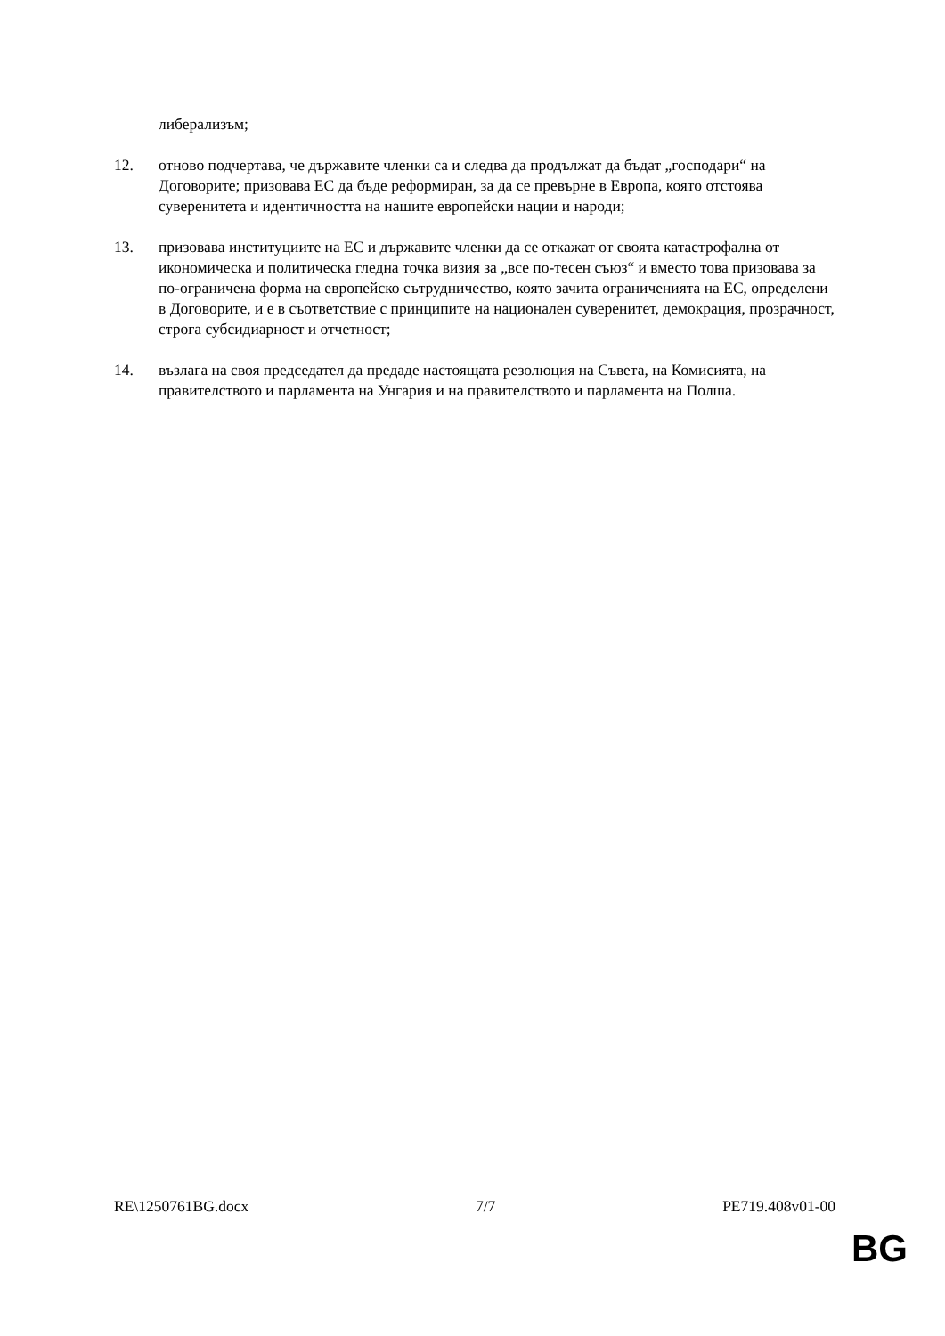либерализъм;
12. отново подчертава, че държавите членки са и следва да продължат да бъдат „господари“ на Договорите; призовава ЕС да бъде реформиран, за да се превърне в Европа, която отстоява суверенитета и идентичността на нашите европейски нации и народи;
13. призовава институциите на ЕС и държавите членки да се откажат от своята катастрофална от икономическа и политическа гледна точка визия за „все по-тесен съюз“ и вместо това призовава за по-ограничена форма на европейско сътрудничество, която зачита ограниченията на ЕС, определени в Договорите, и е в съответствие с принципите на национален суверенитет, демокрация, прозрачност, строга субсидиарност и отчетност;
14. възлага на своя председател да предаде настоящата резолюция на Съвета, на Комисията, на правителството и парламента на Унгария и на правителството и парламента на Полша.
RE\1250761BG.docx 7/7 PE719.408v01-00
BG